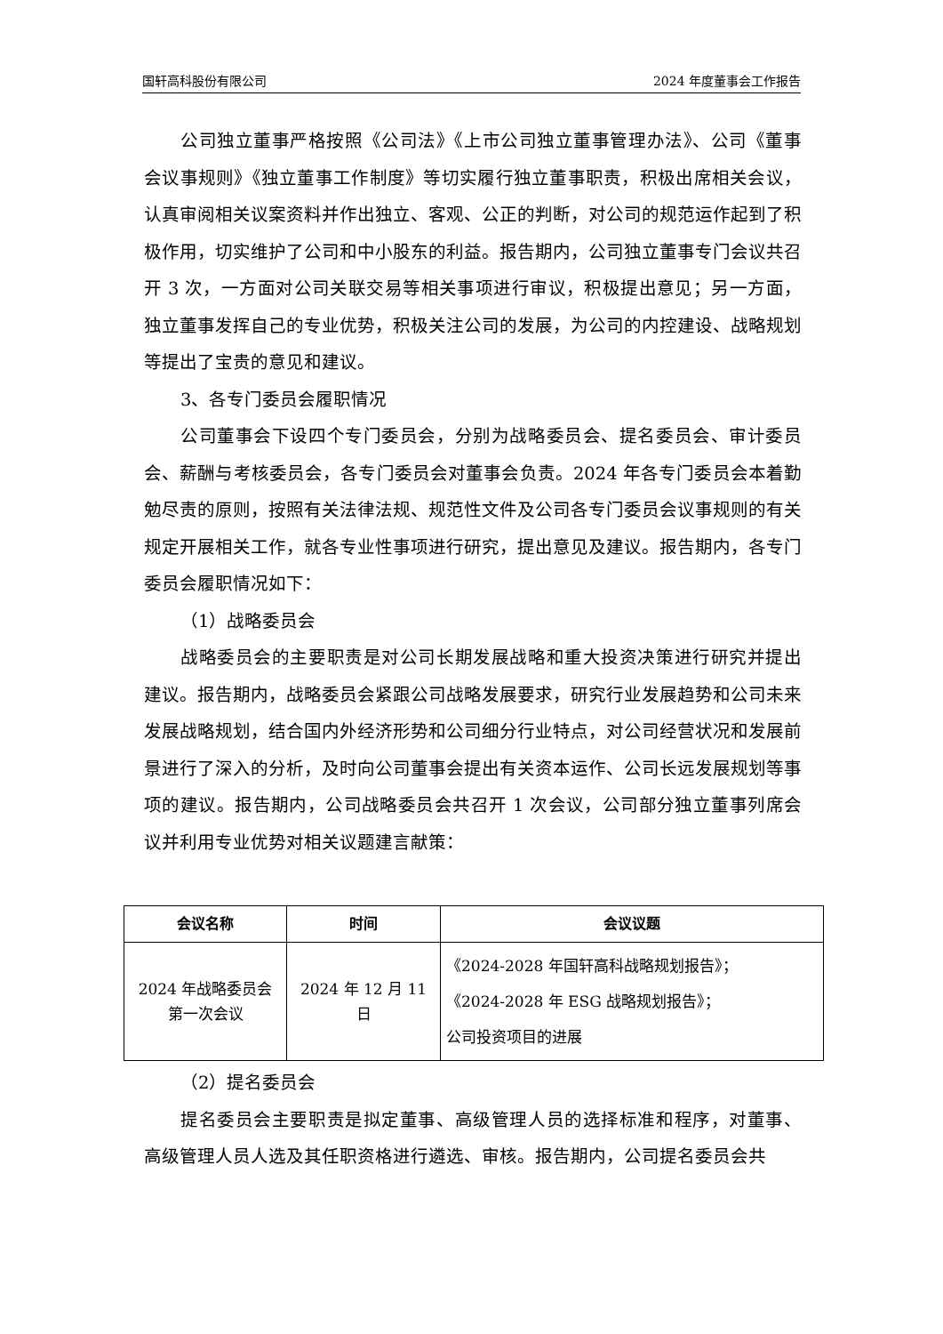国轩高科股份有限公司 2024 年度董事会工作报告
公司独立董事严格按照《公司法》《上市公司独立董事管理办法》、公司《董事会议事规则》《独立董事工作制度》等切实履行独立董事职责，积极出席相关会议，认真审阅相关议案资料并作出独立、客观、公正的判断，对公司的规范运作起到了积极作用，切实维护了公司和中小股东的利益。报告期内，公司独立董事专门会议共召开 3 次，一方面对公司关联交易等相关事项进行审议，积极提出意见；另一方面，独立董事发挥自己的专业优势，积极关注公司的发展，为公司的内控建设、战略规划等提出了宝贵的意见和建议。
3、各专门委员会履职情况
公司董事会下设四个专门委员会，分别为战略委员会、提名委员会、审计委员会、薪酬与考核委员会，各专门委员会对董事会负责。2024 年各专门委员会本着勤勉尽责的原则，按照有关法律法规、规范性文件及公司各专门委员会议事规则的有关规定开展相关工作，就各专业性事项进行研究，提出意见及建议。报告期内，各专门委员会履职情况如下：
（1）战略委员会
战略委员会的主要职责是对公司长期发展战略和重大投资决策进行研究并提出建议。报告期内，战略委员会紧跟公司战略发展要求，研究行业发展趋势和公司未来发展战略规划，结合国内外经济形势和公司细分行业特点，对公司经营状况和发展前景进行了深入的分析，及时向公司董事会提出有关资本运作、公司长远发展规划等事项的建议。报告期内，公司战略委员会共召开 1 次会议，公司部分独立董事列席会议并利用专业优势对相关议题建言献策：
| 会议名称 | 时间 | 会议议题 |
| --- | --- | --- |
| 2024 年战略委员会 第一次会议 | 2024 年 12 月 11 日 | 《2024-2028 年国轩高科战略规划报告》； 《2024-2028 年 ESG 战略规划报告》； 公司投资项目的进展 |
（2）提名委员会
提名委员会主要职责是拟定董事、高级管理人员的选择标准和程序，对董事、高级管理人员人选及其任职资格进行遴选、审核。报告期内，公司提名委员会共